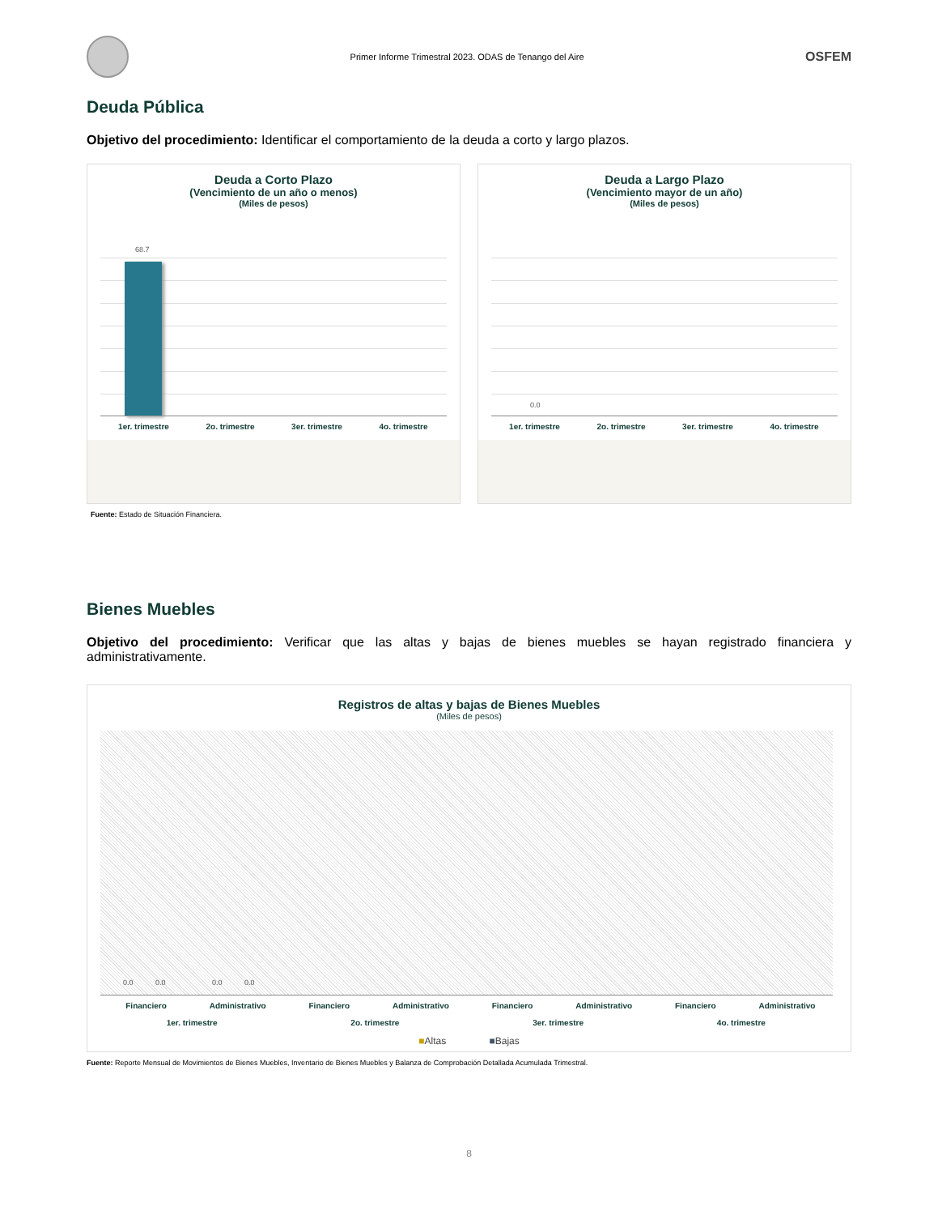Primer Informe Trimestral 2023. ODAS de Tenango del Aire
OSFEM
Deuda Pública
Objetivo del procedimiento: Identificar el comportamiento de la deuda a corto y largo plazos.
Deuda a Corto Plazo
(Vencimiento de un año o menos)
(Miles de pesos)
68.7
1er. trimestre 2o. trimestre 3er. trimestre 4o. trimestre
Deuda a Largo Plazo
(Vencimiento mayor de un año)
(Miles de pesos)
0.0
1er. trimestre 2o. trimestre 3er. trimestre 4o. trimestre
Fuente: Estado de Situación Financiera.
Bienes Muebles
Objetivo del procedimiento: Verificar que las altas y bajas de bienes muebles se hayan registrado financiera y administrativamente.
Registros de altas y bajas de Bienes Muebles
(Miles de pesos)
0.0 0.0 0.0 0.0
Financiero Administrativo Financiero Administrativo Financiero Administrativo Financiero Administrativo
1er. trimestre 2o. trimestre 3er. trimestre 4o. trimestre
■Altas ■Bajas
Fuente: Reporte Mensual de Movimientos de Bienes Muebles, Inventario de Bienes Muebles y Balanza de Comprobación Detallada Acumulada Trimestral.
8